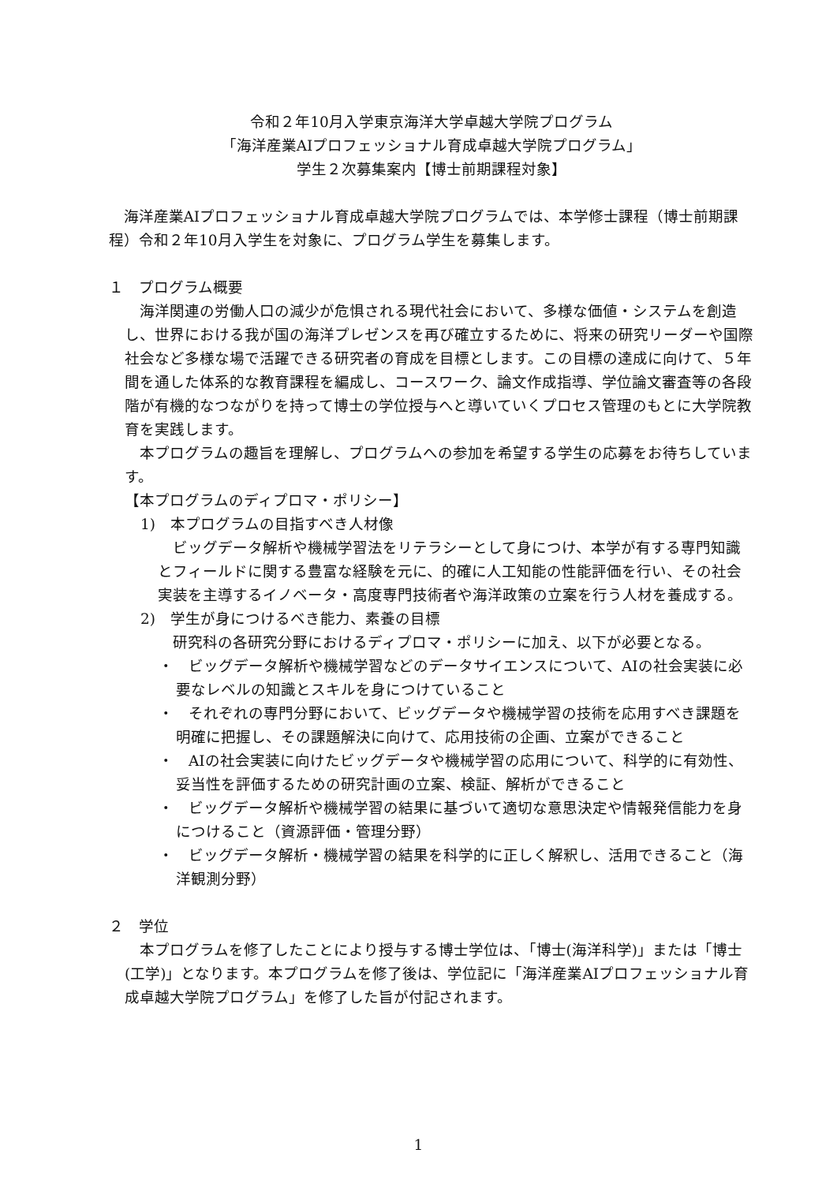令和２年10月入学東京海洋大学卓越大学院プログラム
「海洋産業AIプロフェッショナル育成卓越大学院プログラム」
学生２次募集案内【博士前期課程対象】
海洋産業AIプロフェッショナル育成卓越大学院プログラムでは、本学修士課程（博士前期課程）令和２年10月入学生を対象に、プログラム学生を募集します。
１　プログラム概要
海洋関連の労働人口の減少が危惧される現代社会において、多様な価値・システムを創造し、世界における我が国の海洋プレゼンスを再び確立するために、将来の研究リーダーや国際社会など多様な場で活躍できる研究者の育成を目標とします。この目標の達成に向けて、５年間を通した体系的な教育課程を編成し、コースワーク、論文作成指導、学位論文審査等の各段階が有機的なつながりを持って博士の学位授与へと導いていくプロセス管理のもとに大学院教育を実践します。
本プログラムの趣旨を理解し、プログラムへの参加を希望する学生の応募をお待ちしています。
【本プログラムのディプロマ・ポリシー】
1)　本プログラムの目指すべき人材像
ビッグデータ解析や機械学習法をリテラシーとして身につけ、本学が有する専門知識とフィールドに関する豊富な経験を元に、的確に人工知能の性能評価を行い、その社会実装を主導するイノベータ・高度専門技術者や海洋政策の立案を行う人材を養成する。
2)　学生が身につけるべき能力、素養の目標
研究科の各研究分野におけるディプロマ・ポリシーに加え、以下が必要となる。
・　ビッグデータ解析や機械学習などのデータサイエンスについて、AIの社会実装に必要なレベルの知識とスキルを身につけていること
・　それぞれの専門分野において、ビッグデータや機械学習の技術を応用すべき課題を明確に把握し、その課題解決に向けて、応用技術の企画、立案ができること
・　AIの社会実装に向けたビッグデータや機械学習の応用について、科学的に有効性、妥当性を評価するための研究計画の立案、検証、解析ができること
・　ビッグデータ解析や機械学習の結果に基づいて適切な意思決定や情報発信能力を身につけること（資源評価・管理分野）
・　ビッグデータ解析・機械学習の結果を科学的に正しく解釈し、活用できること（海洋観測分野）
２　学位
本プログラムを修了したことにより授与する博士学位は、「博士(海洋科学)」または「博士(工学)」となります。本プログラムを修了後は、学位記に「海洋産業AIプロフェッショナル育成卓越大学院プログラム」を修了した旨が付記されます。
1